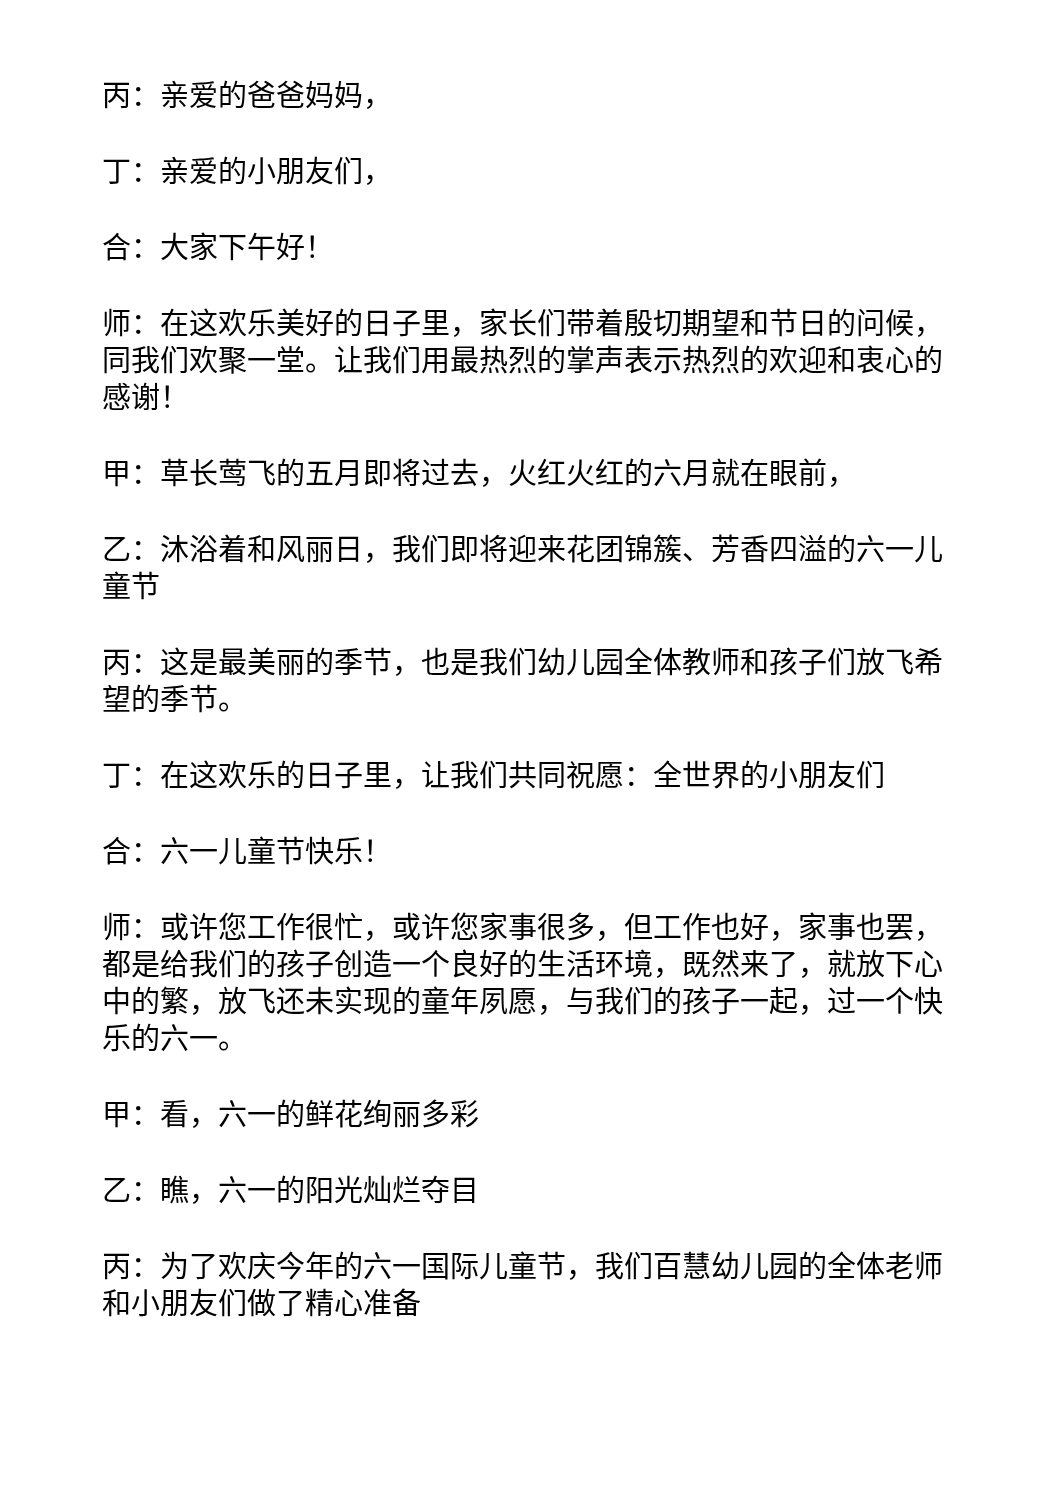丙：亲爱的爸爸妈妈，
丁：亲爱的小朋友们，
合：大家下午好！
师：在这欢乐美好的日子里，家长们带着殷切期望和节日的问候，同我们欢聚一堂。让我们用最热烈的掌声表示热烈的欢迎和衷心的感谢！
甲：草长莺飞的五月即将过去，火红火红的六月就在眼前，
乙：沐浴着和风丽日，我们即将迎来花团锦簇、芳香四溢的六一儿童节
丙：这是最美丽的季节，也是我们幼儿园全体教师和孩子们放飞希望的季节。
丁：在这欢乐的日子里，让我们共同祝愿：全世界的小朋友们
合：六一儿童节快乐！
师：或许您工作很忙，或许您家事很多，但工作也好，家事也罢，都是给我们的孩子创造一个良好的生活环境，既然来了，就放下心中的繁，放飞还未实现的童年夙愿，与我们的孩子一起，过一个快乐的六一。
甲：看，六一的鲜花绚丽多彩
乙：瞧，六一的阳光灿烂夺目
丙：为了欢庆今年的六一国际儿童节，我们百慧幼儿园的全体老师和小朋友们做了精心准备